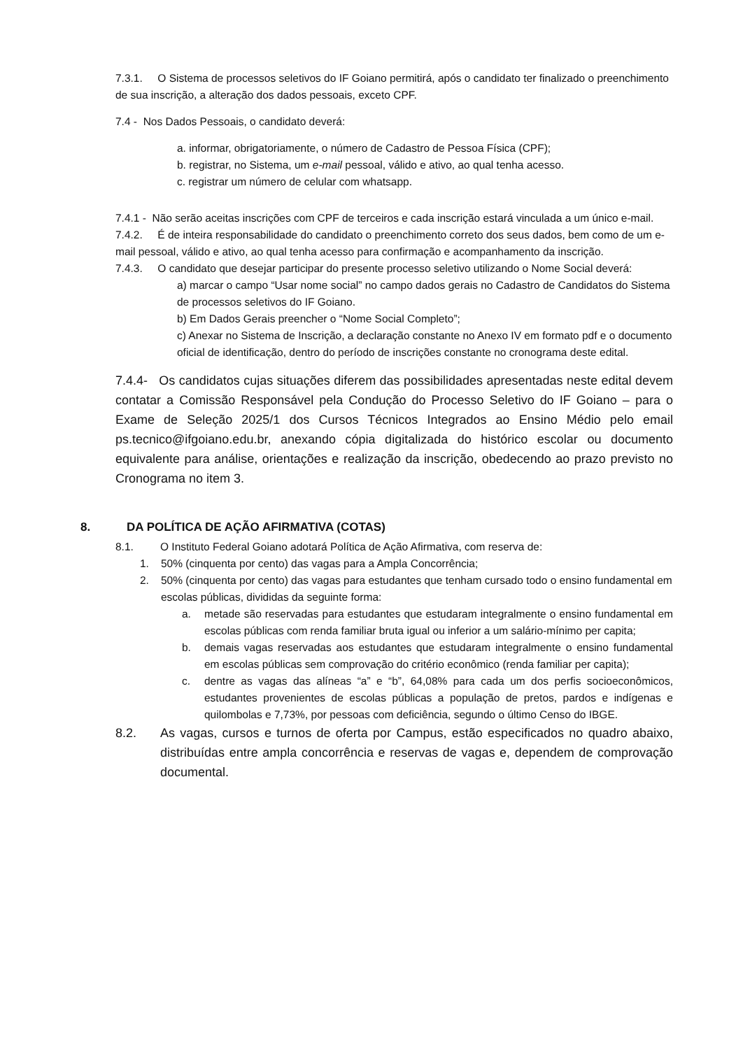7.3.1. O Sistema de processos seletivos do IF Goiano permitirá, após o candidato ter finalizado o preenchimento de sua inscrição, a alteração dos dados pessoais, exceto CPF.
7.4 - Nos Dados Pessoais, o candidato deverá:
a. informar, obrigatoriamente, o número de Cadastro de Pessoa Física (CPF);
b. registrar, no Sistema, um e-mail pessoal, válido e ativo, ao qual tenha acesso.
c. registrar um número de celular com whatsapp.
7.4.1 - Não serão aceitas inscrições com CPF de terceiros e cada inscrição estará vinculada a um único e-mail.
7.4.2. É de inteira responsabilidade do candidato o preenchimento correto dos seus dados, bem como de um e-mail pessoal, válido e ativo, ao qual tenha acesso para confirmação e acompanhamento da inscrição.
7.4.3. O candidato que desejar participar do presente processo seletivo utilizando o Nome Social deverá:
a) marcar o campo “Usar nome social” no campo dados gerais no Cadastro de Candidatos do Sistema de processos seletivos do IF Goiano.
b) Em Dados Gerais preencher o “Nome Social Completo”;
c) Anexar no Sistema de Inscrição, a declaração constante no Anexo IV em formato pdf e o documento oficial de identificação, dentro do período de inscrições constante no cronograma deste edital.
7.4.4- Os candidatos cujas situações diferem das possibilidades apresentadas neste edital devem contatar a Comissão Responsável pela Condução do Processo Seletivo do IF Goiano – para o Exame de Seleção 2025/1 dos Cursos Técnicos Integrados ao Ensino Médio pelo email ps.tecnico@ifgoiano.edu.br, anexando cópia digitalizada do histórico escolar ou documento equivalente para análise, orientações e realização da inscrição, obedecendo ao prazo previsto no Cronograma no item 3.
8. DA POLÍTICA DE AÇÃO AFIRMATIVA (COTAS)
8.1. O Instituto Federal Goiano adotará Política de Ação Afirmativa, com reserva de:
1. 50% (cinquenta por cento) das vagas para a Ampla Concorrência;
2. 50% (cinquenta por cento) das vagas para estudantes que tenham cursado todo o ensino fundamental em escolas públicas, divididas da seguinte forma:
a. metade são reservadas para estudantes que estudaram integralmente o ensino fundamental em escolas públicas com renda familiar bruta igual ou inferior a um salário-mínimo per capita;
b. demais vagas reservadas aos estudantes que estudaram integralmente o ensino fundamental em escolas públicas sem comprovação do critério econômico (renda familiar per capita);
c. dentre as vagas das alíneas “a” e “b”, 64,08% para cada um dos perfis socioeconômicos, estudantes provenientes de escolas públicas a população de pretos, pardos e indígenas e quilombolas e 7,73%, por pessoas com deficiência, segundo o último Censo do IBGE.
8.2. As vagas, cursos e turnos de oferta por Campus, estão especificados no quadro abaixo, distribuídas entre ampla concorrência e reservas de vagas e, dependem de comprovação documental.